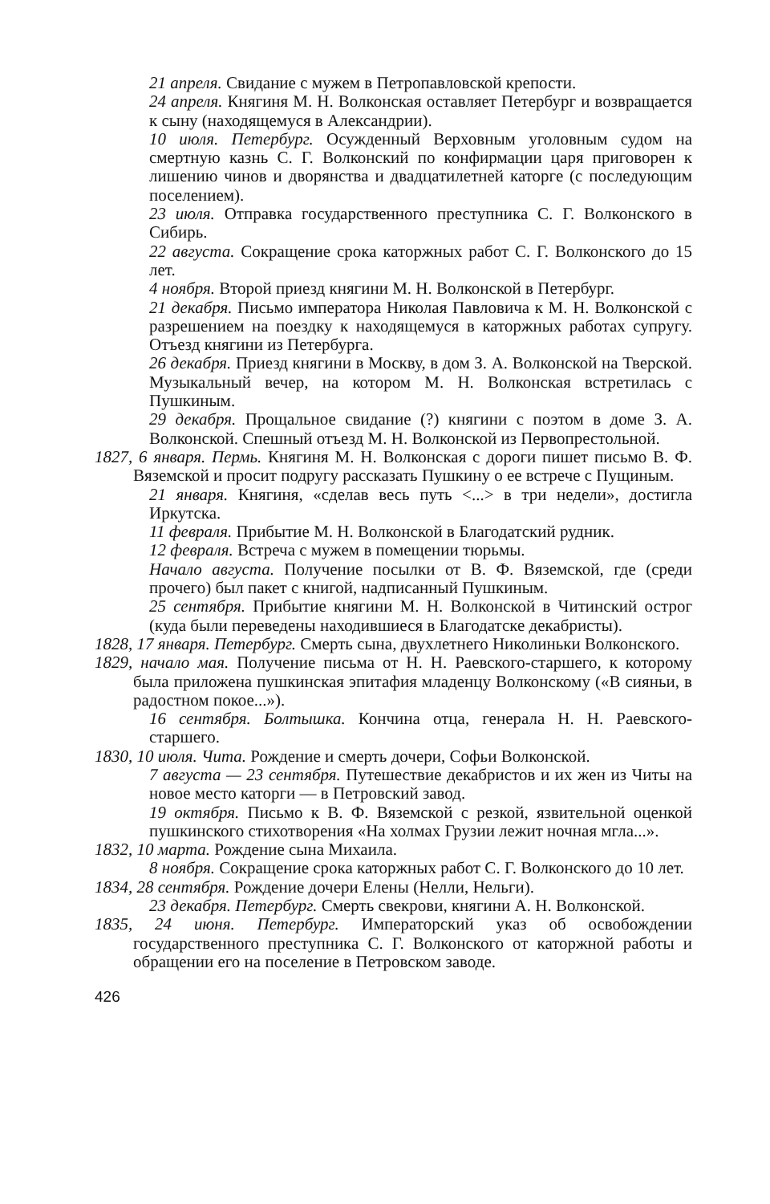21 апреля. Свидание с мужем в Петропавловской крепости.
24 апреля. Княгиня М. Н. Волконская оставляет Петербург и возвращается к сыну (находящемуся в Александрии).
10 июля. Петербург. Осужденный Верховным уголовным судом на смертную казнь С. Г. Волконский по конфирмации царя приговорен к лишению чинов и дворянства и двадцатилетней каторге (с последующим поселением).
23 июля. Отправка государственного преступника С. Г. Волконского в Сибирь.
22 августа. Сокращение срока каторжных работ С. Г. Волконского до 15 лет.
4 ноября. Второй приезд княгини М. Н. Волконской в Петербург.
21 декабря. Письмо императора Николая Павловича к М. Н. Волконской с разрешением на поездку к находящемуся в каторжных работах супругу. Отъезд княгини из Петербурга.
26 декабря. Приезд княгини в Москву, в дом З. А. Волконской на Тверской. Музыкальный вечер, на котором М. Н. Волконская встретилась с Пушкиным.
29 декабря. Прощальное свидание (?) княгини с поэтом в доме З. А. Волконской. Спешный отъезд М. Н. Волконской из Первопрестольной.
1827, 6 января. Пермь. Княгиня М. Н. Волконская с дороги пишет письмо В. Ф. Вяземской и просит подругу рассказать Пушкину о ее встрече с Пущиным.
21 января. Княгиня, «сделав весь путь <...> в три недели», достигла Иркутска.
11 февраля. Прибытие М. Н. Волконской в Благодатский рудник.
12 февраля. Встреча с мужем в помещении тюрьмы.
Начало августа. Получение посылки от В. Ф. Вяземской, где (среди прочего) был пакет с книгой, надписанный Пушкиным.
25 сентября. Прибытие княгини М. Н. Волконской в Читинский острог (куда были переведены находившиеся в Благодатске декабристы).
1828, 17 января. Петербург. Смерть сына, двухлетнего Николиньки Волконского.
1829, начало мая. Получение письма от Н. Н. Раевского-старшего, к которому была приложена пушкинская эпитафия младенцу Волконскому («В сияньи, в радостном покое...»).
16 сентября. Болтышка. Кончина отца, генерала Н. Н. Раевского-старшего.
1830, 10 июля. Чита. Рождение и смерть дочери, Софьи Волконской.
7 августа — 23 сентября. Путешествие декабристов и их жен из Читы на новое место каторги — в Петровский завод.
19 октября. Письмо к В. Ф. Вяземской с резкой, язвительной оценкой пушкинского стихотворения «На холмах Грузии лежит ночная мгла...».
1832, 10 марта. Рождение сына Михаила.
8 ноября. Сокращение срока каторжных работ С. Г. Волконского до 10 лет.
1834, 28 сентября. Рождение дочери Елены (Нелли, Нельги).
23 декабря. Петербург. Смерть свекрови, княгини А. Н. Волконской.
1835, 24 июня. Петербург. Императорский указ об освобождении государственного преступника С. Г. Волконского от каторжной работы и обращении его на поселение в Петровском заводе.
426